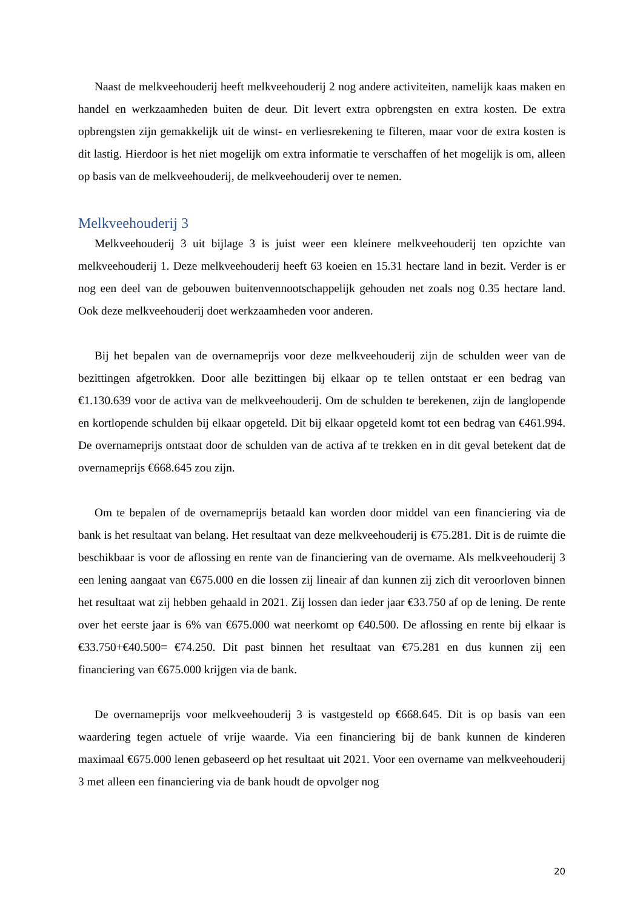Naast de melkveehouderij heeft melkveehouderij 2 nog andere activiteiten, namelijk kaas maken en handel en werkzaamheden buiten de deur. Dit levert extra opbrengsten en extra kosten. De extra opbrengsten zijn gemakkelijk uit de winst- en verliesrekening te filteren, maar voor de extra kosten is dit lastig. Hierdoor is het niet mogelijk om extra informatie te verschaffen of het mogelijk is om, alleen op basis van de melkveehouderij, de melkveehouderij over te nemen.
Melkveehouderij 3
Melkveehouderij 3 uit bijlage 3 is juist weer een kleinere melkveehouderij ten opzichte van melkveehouderij 1. Deze melkveehouderij heeft 63 koeien en 15.31 hectare land in bezit. Verder is er nog een deel van de gebouwen buitenvennootschappelijk gehouden net zoals nog 0.35 hectare land. Ook deze melkveehouderij doet werkzaamheden voor anderen.
Bij het bepalen van de overnameprijs voor deze melkveehouderij zijn de schulden weer van de bezittingen afgetrokken. Door alle bezittingen bij elkaar op te tellen ontstaat er een bedrag van €1.130.639 voor de activa van de melkveehouderij. Om de schulden te berekenen, zijn de langlopende en kortlopende schulden bij elkaar opgeteld. Dit bij elkaar opgeteld komt tot een bedrag van €461.994. De overnameprijs ontstaat door de schulden van de activa af te trekken en in dit geval betekent dat de overnameprijs €668.645 zou zijn.
Om te bepalen of de overnameprijs betaald kan worden door middel van een financiering via de bank is het resultaat van belang. Het resultaat van deze melkveehouderij is €75.281. Dit is de ruimte die beschikbaar is voor de aflossing en rente van de financiering van de overname. Als melkveehouderij 3 een lening aangaat van €675.000 en die lossen zij lineair af dan kunnen zij zich dit veroorloven binnen het resultaat wat zij hebben gehaald in 2021. Zij lossen dan ieder jaar €33.750 af op de lening. De rente over het eerste jaar is 6% van €675.000 wat neerkomt op €40.500. De aflossing en rente bij elkaar is €33.750+€40.500= €74.250. Dit past binnen het resultaat van €75.281 en dus kunnen zij een financiering van €675.000 krijgen via de bank.
De overnameprijs voor melkveehouderij 3 is vastgesteld op €668.645. Dit is op basis van een waardering tegen actuele of vrije waarde. Via een financiering bij de bank kunnen de kinderen maximaal €675.000 lenen gebaseerd op het resultaat uit 2021. Voor een overname van melkveehouderij 3 met alleen een financiering via de bank houdt de opvolger nog
20